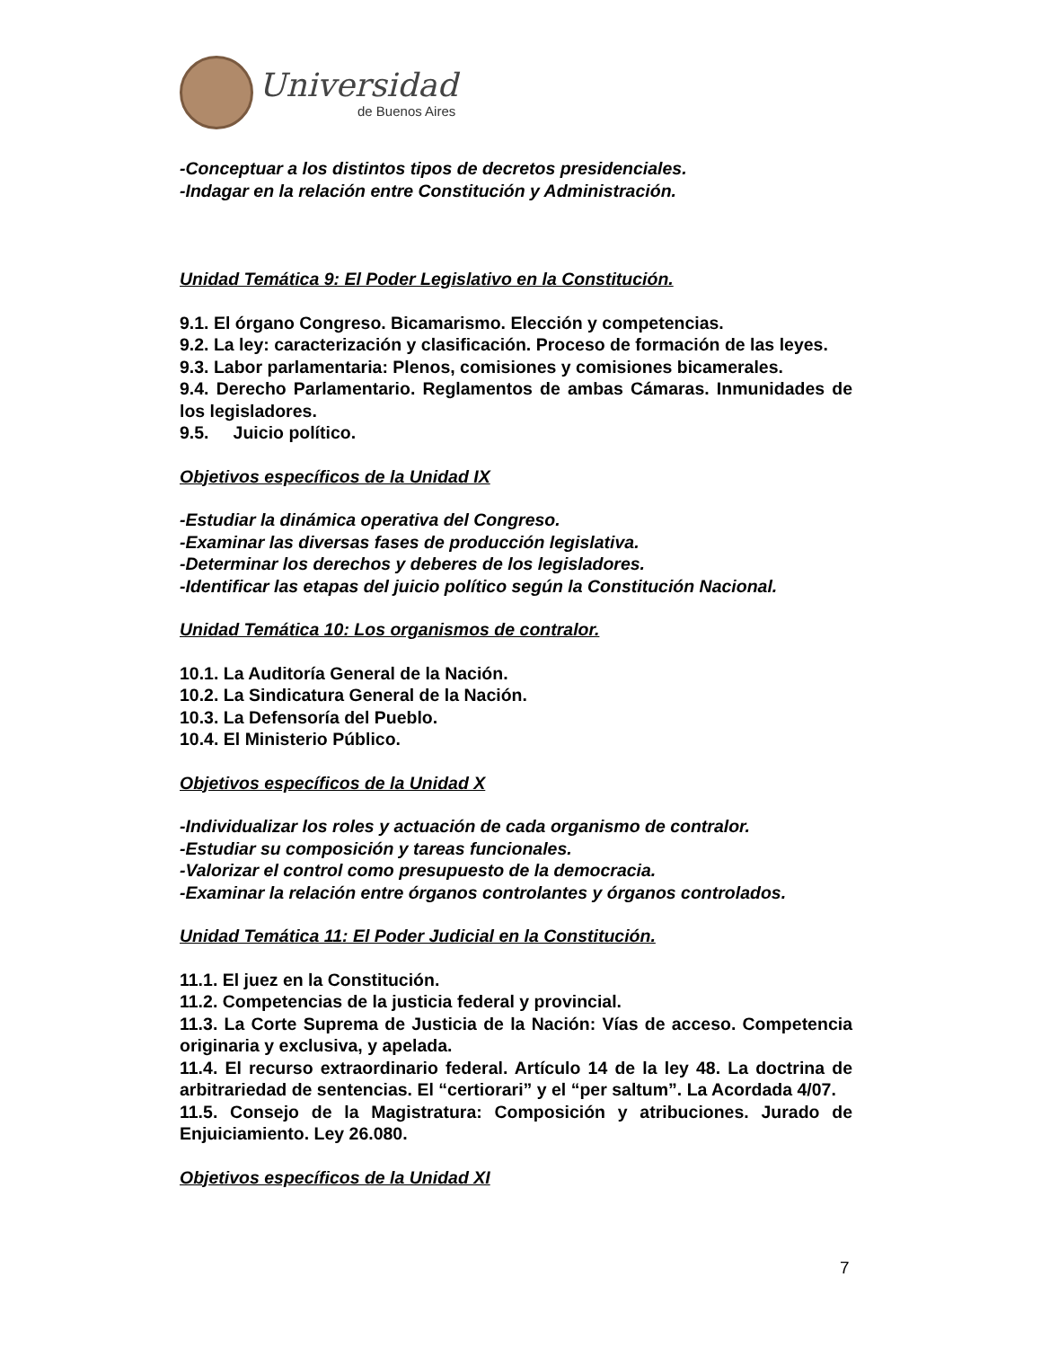Universidad
de Buenos Aires
-Conceptuar a los distintos tipos de decretos presidenciales.
-Indagar en la relación entre Constitución y Administración.
Unidad Temática 9: El Poder Legislativo en la Constitución.
9.1. El órgano Congreso. Bicamarismo. Elección y competencias.
9.2. La ley: caracterización y clasificación. Proceso de formación de las leyes.
9.3. Labor parlamentaria: Plenos, comisiones y comisiones bicamerales.
9.4. Derecho Parlamentario. Reglamentos de ambas Cámaras. Inmunidades de los legisladores.
9.5. Juicio político.
Objetivos específicos de la Unidad IX
-Estudiar la dinámica operativa del Congreso.
-Examinar las diversas fases de producción legislativa.
-Determinar los derechos y deberes de los legisladores.
-Identificar las etapas del juicio político según la Constitución Nacional.
Unidad Temática 10: Los organismos de contralor.
10.1. La Auditoría General de la Nación.
10.2. La Sindicatura General de la Nación.
10.3. La Defensoría del Pueblo.
10.4. El Ministerio Público.
Objetivos específicos de la Unidad X
-Individualizar los roles y actuación de cada organismo de contralor.
-Estudiar su composición y tareas funcionales.
-Valorizar el control como presupuesto de la democracia.
-Examinar la relación entre órganos controlantes y órganos controlados.
Unidad Temática 11: El Poder Judicial en la Constitución.
11.1. El juez en la Constitución.
11.2. Competencias de la justicia federal y provincial.
11.3. La Corte Suprema de Justicia de la Nación: Vías de acceso. Competencia originaria y exclusiva, y apelada.
11.4. El recurso extraordinario federal. Artículo 14 de la ley 48. La doctrina de arbitrariedad de sentencias. El “certiorari” y el “per saltum”. La Acordada 4/07.
11.5. Consejo de la Magistratura: Composición y atribuciones. Jurado de Enjuiciamiento. Ley 26.080.
Objetivos específicos de la Unidad XI
7